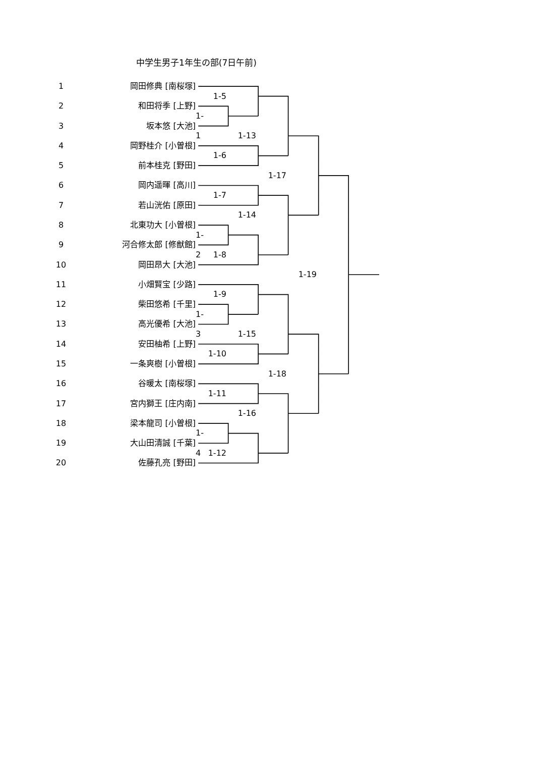中学生男子1年生の部(7日午前)
1
岡田修典 [南桜塚]
1-5
2
和田将季 [上野]
1-1
3
坂本悠 [大池]
1-13
4
岡野桂介 [小曽根]
1-6
5
前本桂克 [野田]
1-17
6
岡内遥暉 [高川]
1-7
7
若山洸佑 [原田]
1-14
8
北東功大 [小曽根]
1-2
9
河合修太郎 [修猷館]
1-8
10
岡田昂大 [大池]
1-19
11
小畑賢宝 [少路]
1-9
12
柴田悠希 [千里]
1-3
13
高光優希 [大池]
1-15
14
安田柚希 [上野]
1-10
15
一条爽樹 [小曽根]
1-18
16
谷暖太 [南桜塚]
1-11
17
宮内獅王 [庄内南]
1-16
18
梁本龍司 [小曽根]
1-4
19
大山田清誠 [千葉]
1-12
20
佐藤孔亮 [野田]